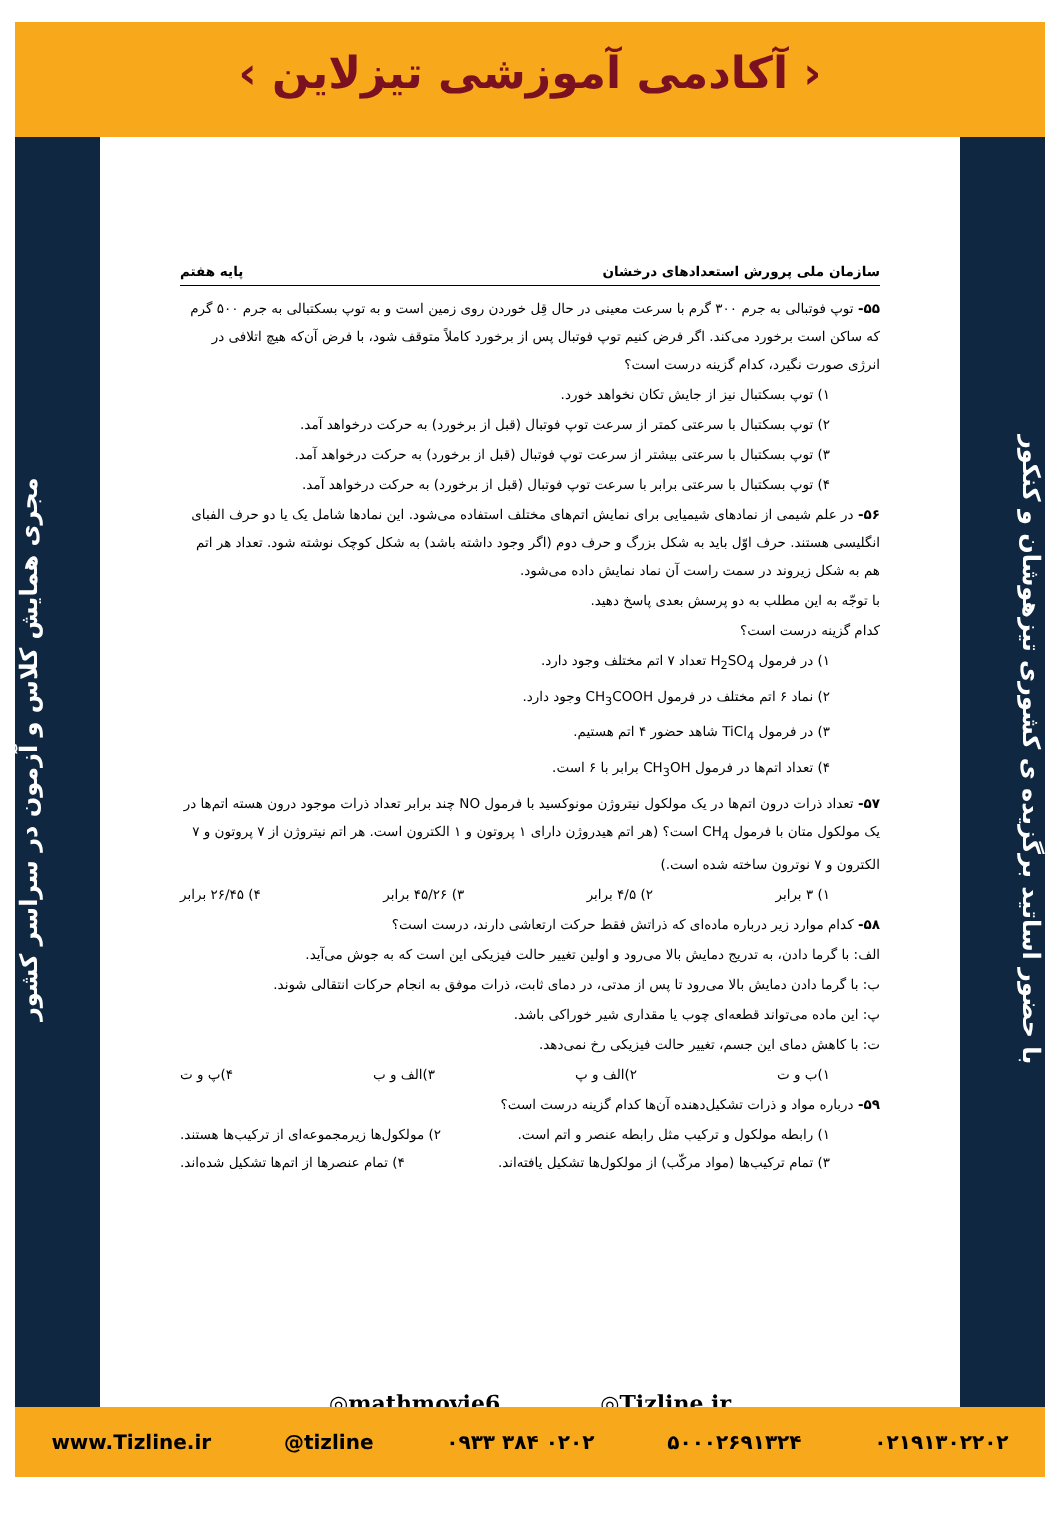‹ آکادمی آموزشی تیزلاین ›
مجری همایش کلاس و آزمون در سراسر کشور
با حضور اساتید برگزیده ی کشوری تیزهوشان و کنکور
سازمان ملی پرورش استعدادهای درخشان پایه هفتم
۵۵- توپ فوتبالی به جرم ۳۰۰ گرم با سرعت معینی در حال قِل خوردن روی زمین است و به توپ بسکتبالی به جرم ۵۰۰ گرم که ساکن است برخورد می‌کند. اگر فرض کنیم توپ فوتبال پس از برخورد کاملاً متوقف شود، با فرض آن‌که هیچ اتلافی در انرژی صورت نگیرد، کدام گزینه درست است؟
۱) توپ بسکتبال نیز از جایش تکان نخواهد خورد.
۲) توپ بسکتبال با سرعتی کمتر از سرعت توپ فوتبال (قبل از برخورد) به حرکت درخواهد آمد.
۳) توپ بسکتبال با سرعتی بیشتر از سرعت توپ فوتبال (قبل از برخورد) به حرکت درخواهد آمد.
۴) توپ بسکتبال با سرعتی برابر با سرعت توپ فوتبال (قبل از برخورد) به حرکت درخواهد آمد.
۵۶- در علم شیمی از نمادهای شیمیایی برای نمایش اتم‌های مختلف استفاده می‌شود. این نمادها شامل یک یا دو حرف الفبای انگلیسی هستند. حرف اوّل باید به شکل بزرگ و حرف دوم (اگر وجود داشته باشد) به شکل کوچک نوشته شود. تعداد هر اتم هم به شکل زیروند در سمت راست آن نماد نمایش داده می‌شود.
با توجّه به این مطلب به دو پرسش بعدی پاسخ دهید.
کدام گزینه درست است؟
۱) در فرمول H<sub>2</sub>SO<sub>4</sub> تعداد ۷ اتم مختلف وجود دارد.
۲) نماد ۶ اتم مختلف در فرمول CH<sub>3</sub>COOH وجود دارد.
۳) در فرمول TiCl<sub>4</sub> شاهد حضور ۴ اتم هستیم.
۴) تعداد اتم‌ها در فرمول CH<sub>3</sub>OH برابر با ۶ است.
۵۷- تعداد ذرات درون اتم‌ها در یک مولکول نیتروژن مونوکسید با فرمول NO چند برابر تعداد ذرات موجود درون هسته اتم‌ها در یک مولکول متان با فرمول CH<sub>4</sub> است؟ (هر اتم هیدروژن دارای ۱ پروتون و ۱ الکترون است. هر اتم نیتروژن از ۷ پروتون و ۷ الکترون و ۷ نوترون ساخته شده است.)
۱) ۳ برابر ۲) ۴/۵ برابر ۳) ۴۵/۲۶ برابر ۴) ۲۶/۴۵ برابر
۵۸- کدام موارد زیر درباره ماده‌ای که ذراتش فقط حرکت ارتعاشی دارند، درست است؟
الف: با گرما دادن، به تدریج دمایش بالا می‌رود و اولین تغییر حالت فیزیکی این است که به جوش می‌آید.
ب: با گرما دادن دمایش بالا می‌رود تا پس از مدتی، در دمای ثابت، ذرات موفق به انجام حرکات انتقالی شوند.
پ: این ماده می‌تواند قطعه‌ای چوب یا مقداری شیر خوراکی باشد.
ت: با کاهش دمای این جسم، تغییر حالت فیزیکی رخ نمی‌دهد.
۱)ب و ت ۲)الف و پ ۳)الف و ب ۴)پ و ت
۵۹- درباره مواد و ذرات تشکیل‌دهنده آن‌ها کدام گزینه درست است؟
۱) رابطه مولکول و ترکیب مثل رابطه عنصر و اتم است. ۲) مولکول‌ها زیرمجموعه‌ای از ترکیب‌ها هستند.
۳) تمام ترکیب‌ها (مواد مرکّب) از مولکول‌ها تشکیل یافته‌اند. ۴) تمام عنصرها از اتم‌ها تشکیل شده‌اند.
◎mathmovie6 ◎Tizline.ir
www.Tizline.ir @tizline ۰۹۳۳ ۳۸۴ ۰۲۰۲ ۵۰۰۰۲۶۹۱۳۲۴ ۰۲۱۹۱۳۰۲۲۰۲